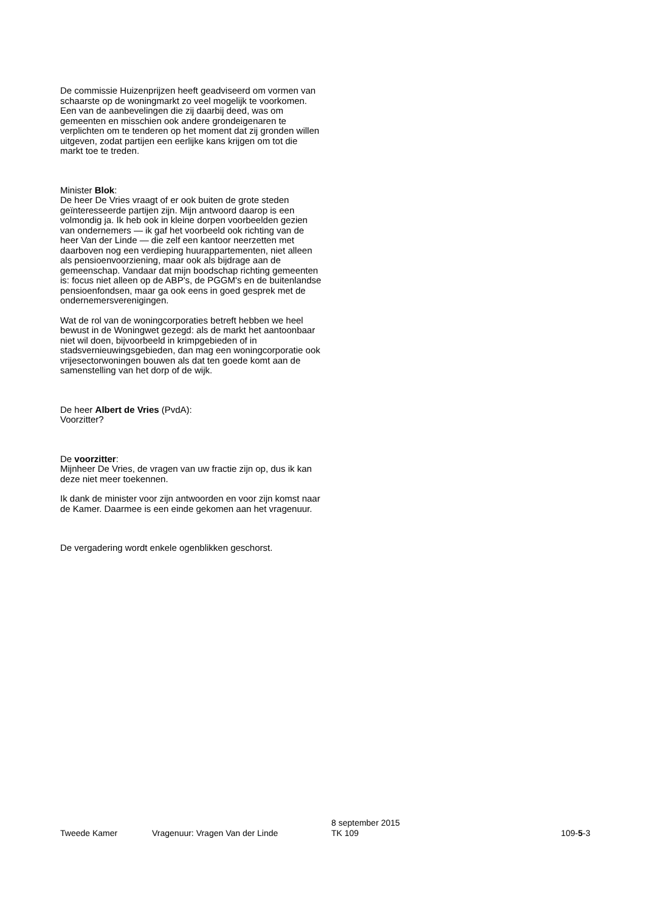De commissie Huizenprijzen heeft geadviseerd om vormen van schaarste op de woningmarkt zo veel mogelijk te voorkomen. Een van de aanbevelingen die zij daarbij deed, was om gemeenten en misschien ook andere grondeigenaren te verplichten om te tenderen op het moment dat zij gronden willen uitgeven, zodat partijen een eerlijke kans krijgen om tot die markt toe te treden.
Minister Blok:
De heer De Vries vraagt of er ook buiten de grote steden geïnteresseerde partijen zijn. Mijn antwoord daarop is een volmondig ja. Ik heb ook in kleine dorpen voorbeelden gezien van ondernemers — ik gaf het voorbeeld ook richting van de heer Van der Linde — die zelf een kantoor neerzetten met daarboven nog een verdieping huurappartementen, niet alleen als pensioenvoorziening, maar ook als bijdrage aan de gemeenschap. Vandaar dat mijn boodschap richting gemeenten is: focus niet alleen op de ABP's, de PGGM's en de buitenlandse pensioenfondsen, maar ga ook eens in goed gesprek met de ondernemersverenigingen.
Wat de rol van de woningcorporaties betreft hebben we heel bewust in de Woningwet gezegd: als de markt het aantoonbaar niet wil doen, bijvoorbeeld in krimpgebieden of in stadsvernieuwingsgebieden, dan mag een woningcorporatie ook vrijesectorwoningen bouwen als dat ten goede komt aan de samenstelling van het dorp of de wijk.
De heer Albert de Vries (PvdA):
Voorzitter?
De voorzitter:
Mijnheer De Vries, de vragen van uw fractie zijn op, dus ik kan deze niet meer toekennen.
Ik dank de minister voor zijn antwoorden en voor zijn komst naar de Kamer. Daarmee is een einde gekomen aan het vragenuur.
De vergadering wordt enkele ogenblikken geschorst.
Tweede Kamer
Vragenuur: Vragen Van der Linde
8 september 2015
TK 109
109-5-3